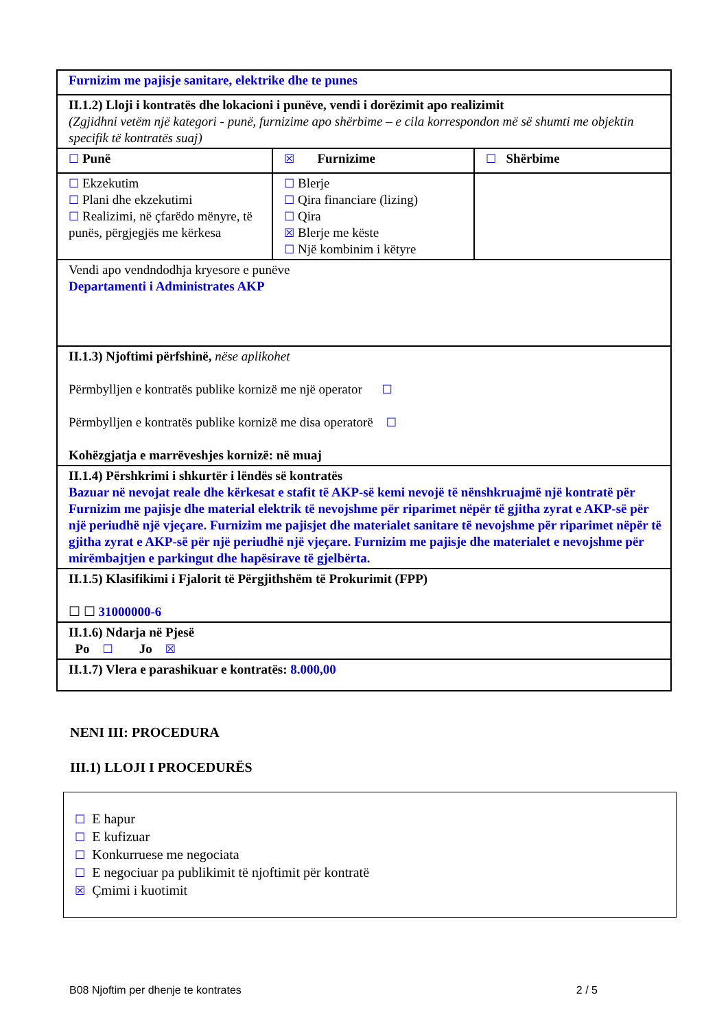| Furnizim me pajisje sanitare, elektrike dhe te punes | | |
| II.1.2) Lloji i kontratës dhe lokacioni i punëve, vendi i dorëzimit apo realizimit (Zgjidhni vetëm një kategori - punë, furnizime apo shërbime – e cila korrespondon më së shumti me objektin specifik të kontratës suaj) | | |
| ☐ Punë | ☒ Furnizime | ☐ Shërbime |
| ☐ Ekzekutim ☐ Plani dhe ekzekutimi ☐ Realizimi, në çfarëdo mënyre, të punës, përgjegjës me kërkesa | ☐ Blerje ☐ Qira financiare (lizing) ☐ Qira ☒ Blerje me këste ☐ Një kombinim i këtyre | |
| Vendi apo vendndodhja kryesore e punëve Departamenti i Administrates AKP | | |
| II.1.3) Njoftimi përfshinë, nëse aplikohet Përmbylljen e kontratës publike kornizë me një operator ☐ Përmbylljen e kontratës publike kornizë me disa operatorë ☐ Kohëzgjatja e marrëveshjes kornizë: në muaj | | |
| II.1.4) Përshkrimi i shkurtër i lëndës së kontratës Bazuar në nevojat reale dhe kërkesat e stafit të AKP-së kemi nevojë të nënshkruajmë një kontratë për Furnizim me pajisje dhe material elektrik të nevojshme për riparimet nëpër të gjitha zyrat e AKP-së për një periudhë një vjeçare. Furnizim me pajisjet dhe materialet sanitare të nevojshme për riparimet nëpër të gjitha zyrat e AKP-së për një periudhë një vjeçare. Furnizim me pajisje dhe materialet e nevojshme për mirëmbajtjen e parkingut dhe hapësirave të gjelbërta. | | |
| II.1.5) Klasifikimi i Fjalorit të Përgjithshëm të Prokurimit (FPP) ☐ ☐ 31000000-6 | | |
| II.1.6) Ndarja në Pjesë Po ☐ Jo ☒ | | |
| II.1.7) Vlera e parashikuar e kontratës: 8.000,00 | | |
NENI III: PROCEDURA
III.1) LLOJI I PROCEDURËS
☐ E hapur
☐ E kufizuar
☐ Konkurruese me negociata
☐ E negociuar pa publikimit të njoftimit për kontratë
☒ Çmimi i kuotimit
B08 Njoftim per dhenje te kontrates 2 / 5